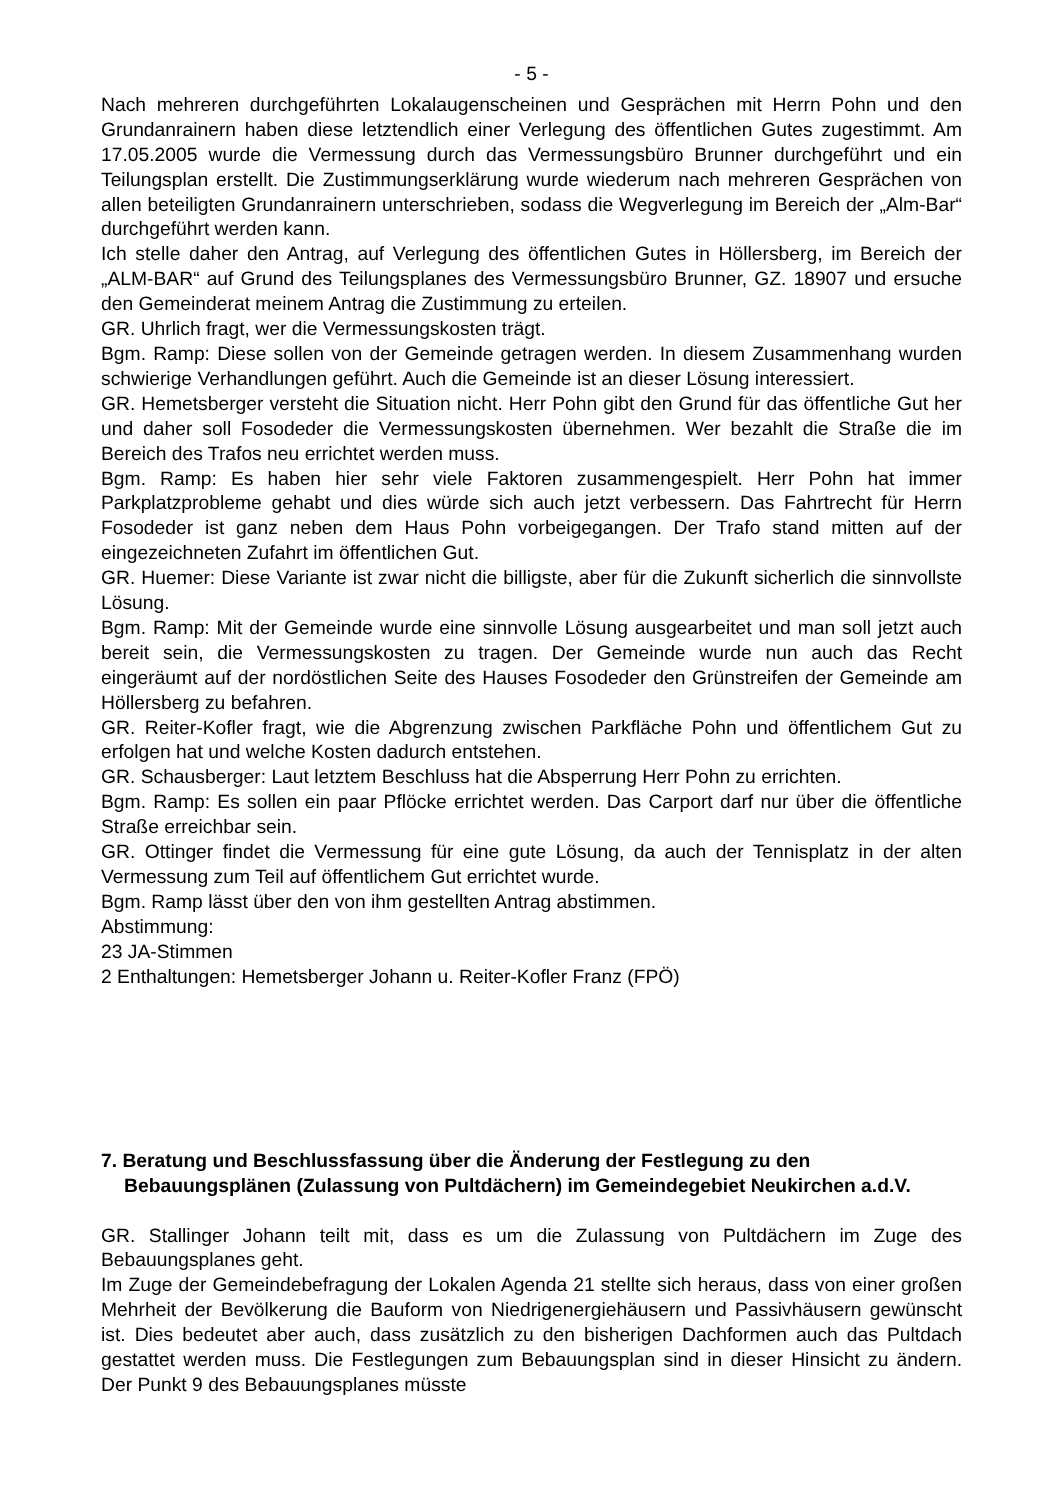- 5 -
Nach mehreren durchgeführten Lokalaugenscheinen und Gesprächen mit Herrn Pohn und den Grundanrainern haben diese letztendlich einer Verlegung des öffentlichen Gutes zugestimmt. Am 17.05.2005 wurde die Vermessung durch das Vermessungsbüro Brunner durchgeführt und ein Teilungsplan erstellt. Die Zustimmungserklärung wurde wiederum nach mehreren Gesprächen von allen beteiligten Grundanrainern unterschrieben, sodass die Wegverlegung im Bereich der „Alm-Bar“ durchgeführt werden kann.
Ich stelle daher den Antrag, auf Verlegung des öffentlichen Gutes in Höllersberg, im Bereich der „ALM-BAR“ auf Grund des Teilungsplanes des Vermessungsbüro Brunner, GZ. 18907 und ersuche den Gemeinderat meinem Antrag die Zustimmung zu erteilen.
GR. Uhrlich fragt, wer die Vermessungskosten trägt.
Bgm. Ramp: Diese sollen von der Gemeinde getragen werden. In diesem Zusammenhang wurden schwierige Verhandlungen geführt. Auch die Gemeinde ist an dieser Lösung interessiert.
GR. Hemetsberger versteht die Situation nicht. Herr Pohn gibt den Grund für das öffentliche Gut her und daher soll Fosodeder die Vermessungskosten übernehmen. Wer bezahlt die Straße die im Bereich des Trafos neu errichtet werden muss.
Bgm. Ramp: Es haben hier sehr viele Faktoren zusammengespielt. Herr Pohn hat immer Parkplatzprobleme gehabt und dies würde sich auch jetzt verbessern. Das Fahrtrecht für Herrn Fosodeder ist ganz neben dem Haus Pohn vorbeigegangen. Der Trafo stand mitten auf der eingezeichneten Zufahrt im öffentlichen Gut.
GR. Huemer: Diese Variante ist zwar nicht die billigste, aber für die Zukunft sicherlich die sinnvollste Lösung.
Bgm. Ramp: Mit der Gemeinde wurde eine sinnvolle Lösung ausgearbeitet und man soll jetzt auch bereit sein, die Vermessungskosten zu tragen. Der Gemeinde wurde nun auch das Recht eingeräumt auf der nordöstlichen Seite des Hauses Fosodeder den Grünstreifen der Gemeinde am Höllersberg zu befahren.
GR. Reiter-Kofler fragt, wie die Abgrenzung zwischen Parkfläche Pohn und öffentlichem Gut zu erfolgen hat und welche Kosten dadurch entstehen.
GR. Schausberger: Laut letztem Beschluss hat die Absperrung Herr Pohn zu errichten.
Bgm. Ramp: Es sollen ein paar Pflöcke errichtet werden. Das Carport darf nur über die öffentliche Straße erreichbar sein.
GR. Ottinger findet die Vermessung für eine gute Lösung, da auch der Tennisplatz in der alten Vermessung zum Teil auf öffentlichem Gut errichtet wurde.
Bgm. Ramp lässt über den von ihm gestellten Antrag abstimmen.
Abstimmung:
23 JA-Stimmen
2 Enthaltungen: Hemetsberger Johann u. Reiter-Kofler Franz (FPÖ)
7. Beratung und Beschlussfassung über die Änderung der Festlegung zu den Bebauungsplänen (Zulassung von Pultdächern) im Gemeindegebiet Neukirchen a.d.V.
GR. Stallinger Johann teilt mit, dass es um die Zulassung von Pultdächern im Zuge des Bebauungsplanes geht.
Im Zuge der Gemeindebefragung der Lokalen Agenda 21 stellte sich heraus, dass von einer großen Mehrheit der Bevölkerung die Bauform von Niedrigenergiehäusern und Passivhäusern gewünscht ist. Dies bedeutet aber auch, dass zusätzlich zu den bisherigen Dachformen auch das Pultdach gestattet werden muss. Die Festlegungen zum Bebauungsplan sind in dieser Hinsicht zu ändern. Der Punkt 9 des Bebauungsplanes müsste